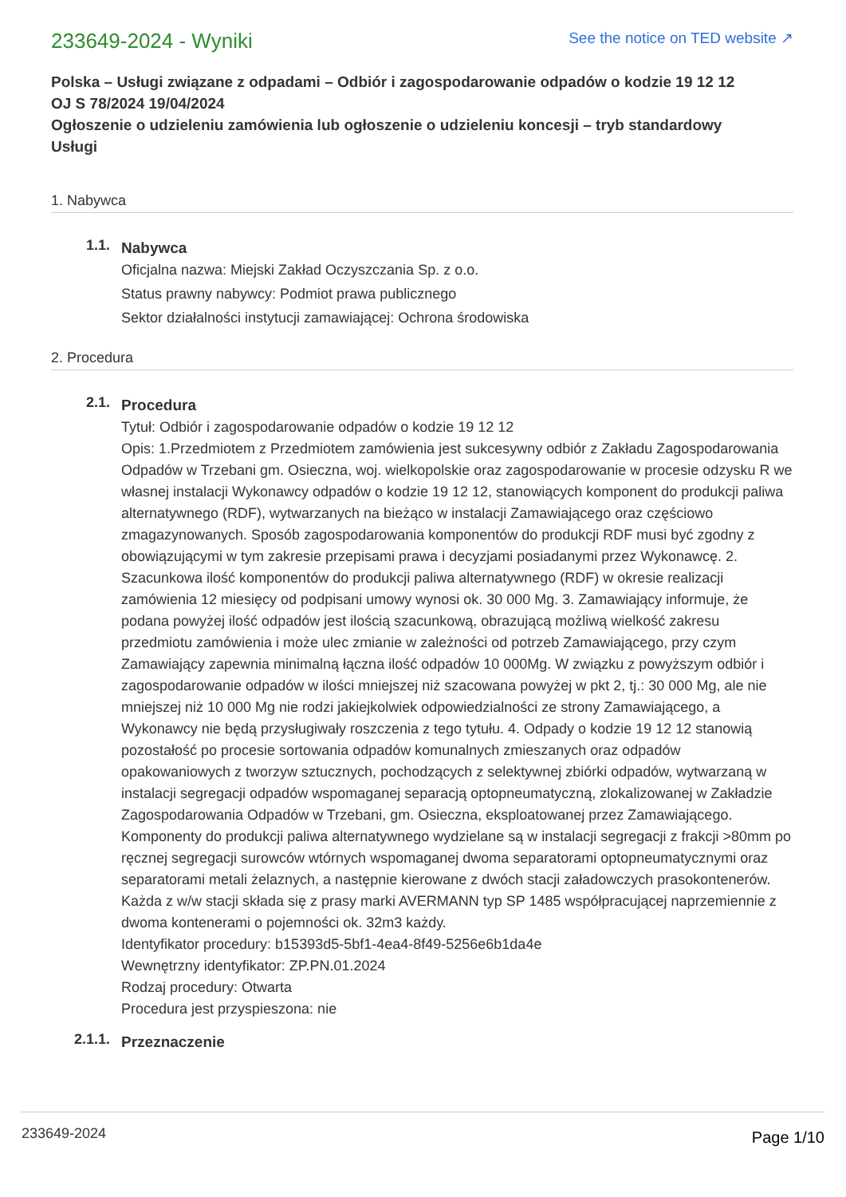233649-2024 - Wyniki
See the notice on TED website ↗
Polska – Usługi związane z odpadami – Odbiór i zagospodarowanie odpadów o kodzie 19 12 12
OJ S 78/2024 19/04/2024
Ogłoszenie o udzieleniu zamówienia lub ogłoszenie o udzieleniu koncesji – tryb standardowy
Usługi
1. Nabywca
1.1.
Nabywca
Oficjalna nazwa: Miejski Zakład Oczyszczania Sp. z o.o.
Status prawny nabywcy: Podmiot prawa publicznego
Sektor działalności instytucji zamawiającej: Ochrona środowiska
2. Procedura
2.1.
Procedura
Tytuł: Odbiór i zagospodarowanie odpadów o kodzie 19 12 12
Opis: 1.Przedmiotem z Przedmiotem zamówienia jest sukcesywny odbiór z Zakładu Zagospodarowania Odpadów w Trzebani gm. Osieczna, woj. wielkopolskie oraz zagospodarowanie w procesie odzysku R we własnej instalacji Wykonawcy odpadów o kodzie 19 12 12, stanowiących komponent do produkcji paliwa alternatywnego (RDF), wytwarzanych na bieżąco w instalacji Zamawiającego oraz częściowo zmagazynowanych. Sposób zagospodarowania komponentów do produkcji RDF musi być zgodny z obowiązującymi w tym zakresie przepisami prawa i decyzjami posiadanymi przez Wykonawcę. 2. Szacunkowa ilość komponentów do produkcji paliwa alternatywnego (RDF) w okresie realizacji zamówienia 12 miesięcy od podpisani umowy wynosi ok. 30 000 Mg. 3. Zamawiający informuje, że podana powyżej ilość odpadów jest ilością szacunkową, obrazującą możliwą wielkość zakresu przedmiotu zamówienia i może ulec zmianie w zależności od potrzeb Zamawiającego, przy czym Zamawiający zapewnia minimalną łączna ilość odpadów 10 000Mg. W związku z powyższym odbiór i zagospodarowanie odpadów w ilości mniejszej niż szacowana powyżej w pkt 2, tj.: 30 000 Mg, ale nie mniejszej niż 10 000 Mg nie rodzi jakiejkolwiek odpowiedzialności ze strony Zamawiającego, a Wykonawcy nie będą przysługiwały roszczenia z tego tytułu. 4. Odpady o kodzie 19 12 12 stanowią pozostałość po procesie sortowania odpadów komunalnych zmieszanych oraz odpadów opakowaniowych z tworzyw sztucznych, pochodzących z selektywnej zbiórki odpadów, wytwarzaną w instalacji segregacji odpadów wspomaganej separacją optopneumatyczną, zlokalizowanej w Zakładzie Zagospodarowania Odpadów w Trzebani, gm. Osieczna, eksploatowanej przez Zamawiającego. Komponenty do produkcji paliwa alternatywnego wydzielane są w instalacji segregacji z frakcji >80mm po ręcznej segregacji surowców wtórnych wspomaganej dwoma separatorami optopneumatycznymi oraz separatorami metali żelaznych, a następnie kierowane z dwóch stacji załadowczych prasokontenerów. Każda z w/w stacji składa się z prasy marki AVERMANN typ SP 1485 współpracującej naprzemiennie z dwoma kontenerami o pojemności ok. 32m3 każdy.
Identyfikator procedury: b15393d5-5bf1-4ea4-8f49-5256e6b1da4e
Wewnętrzny identyfikator: ZP.PN.01.2024
Rodzaj procedury: Otwarta
Procedura jest przyspieszona: nie
2.1.1.
Przeznaczenie
233649-2024 Page 1/10